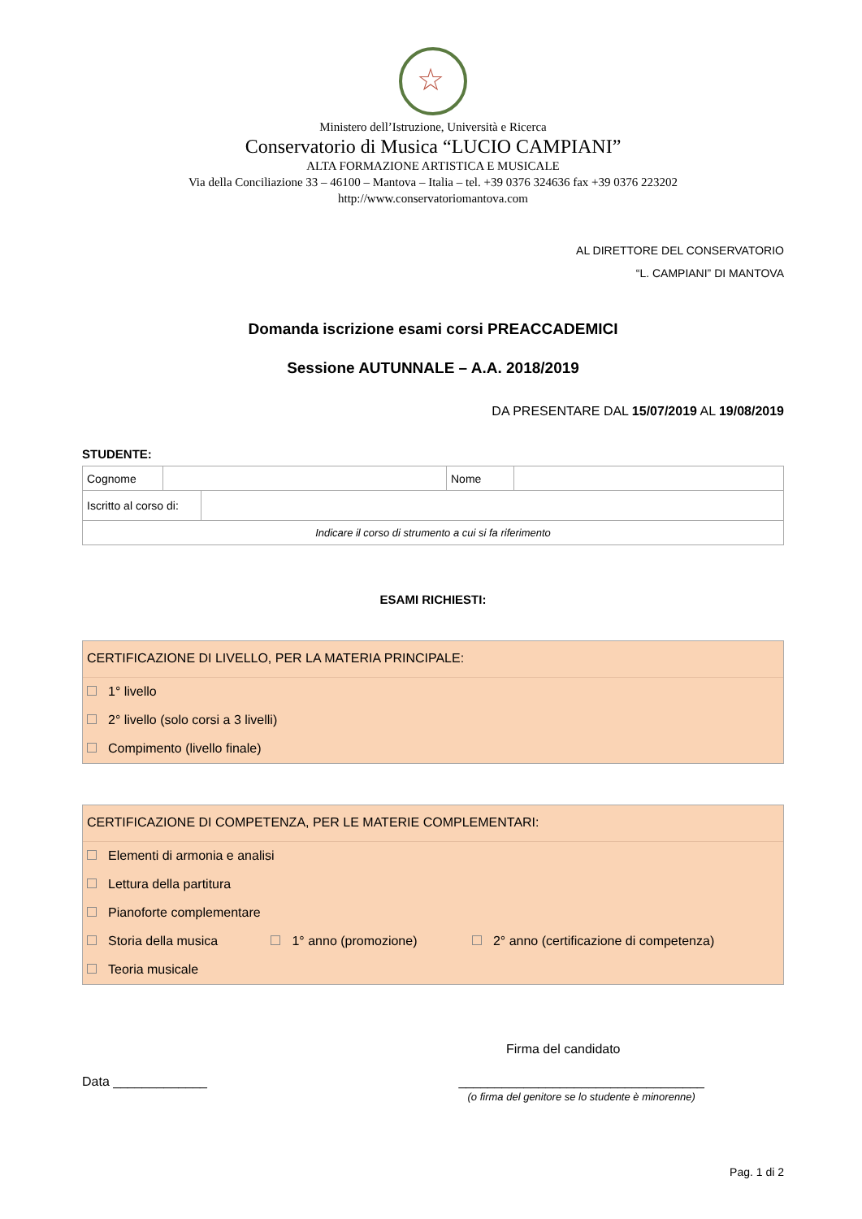☆
Ministero dell’Istruzione, Università e Ricerca
Conservatorio di Musica “LUCIO CAMPIANI”
ALTA FORMAZIONE ARTISTICA E MUSICALE
Via della Conciliazione 33 – 46100 – Mantova – Italia – tel. +39 0376 324636 fax +39 0376 223202
http://www.conservatoriomantova.com
AL DIRETTORE DEL CONSERVATORIO
“L. CAMPIANI” DI MANTOVA
Domanda iscrizione esami corsi PREACCADEMICI
Sessione AUTUNNALE – A.A. 2018/2019
DA PRESENTARE DAL 15/07/2019 AL 19/08/2019
STUDENTE:
| Cognome | | Nome | |
| / Iscritto al corso di: / / | | | |
| Indicare il corso di strumento a cui si fa riferimento | | | |
ESAMI RICHIESTI:
CERTIFICAZIONE DI LIVELLO, PER LA MATERIA PRINCIPALE:
1° livello
2° livello (solo corsi a 3 livelli)
Compimento (livello finale)
CERTIFICAZIONE DI COMPETENZA, PER LE MATERIE COMPLEMENTARI:
Elementi di armonia e analisi
Lettura della partitura
Pianoforte complementare
Storia della musica 1° anno (promozione) 2° anno (certificazione di competenza)
Teoria musicale
Firma del candidato
Data _____________ __________________________________
(o firma del genitore se lo studente è minorenne)
Pag. 1 di 2